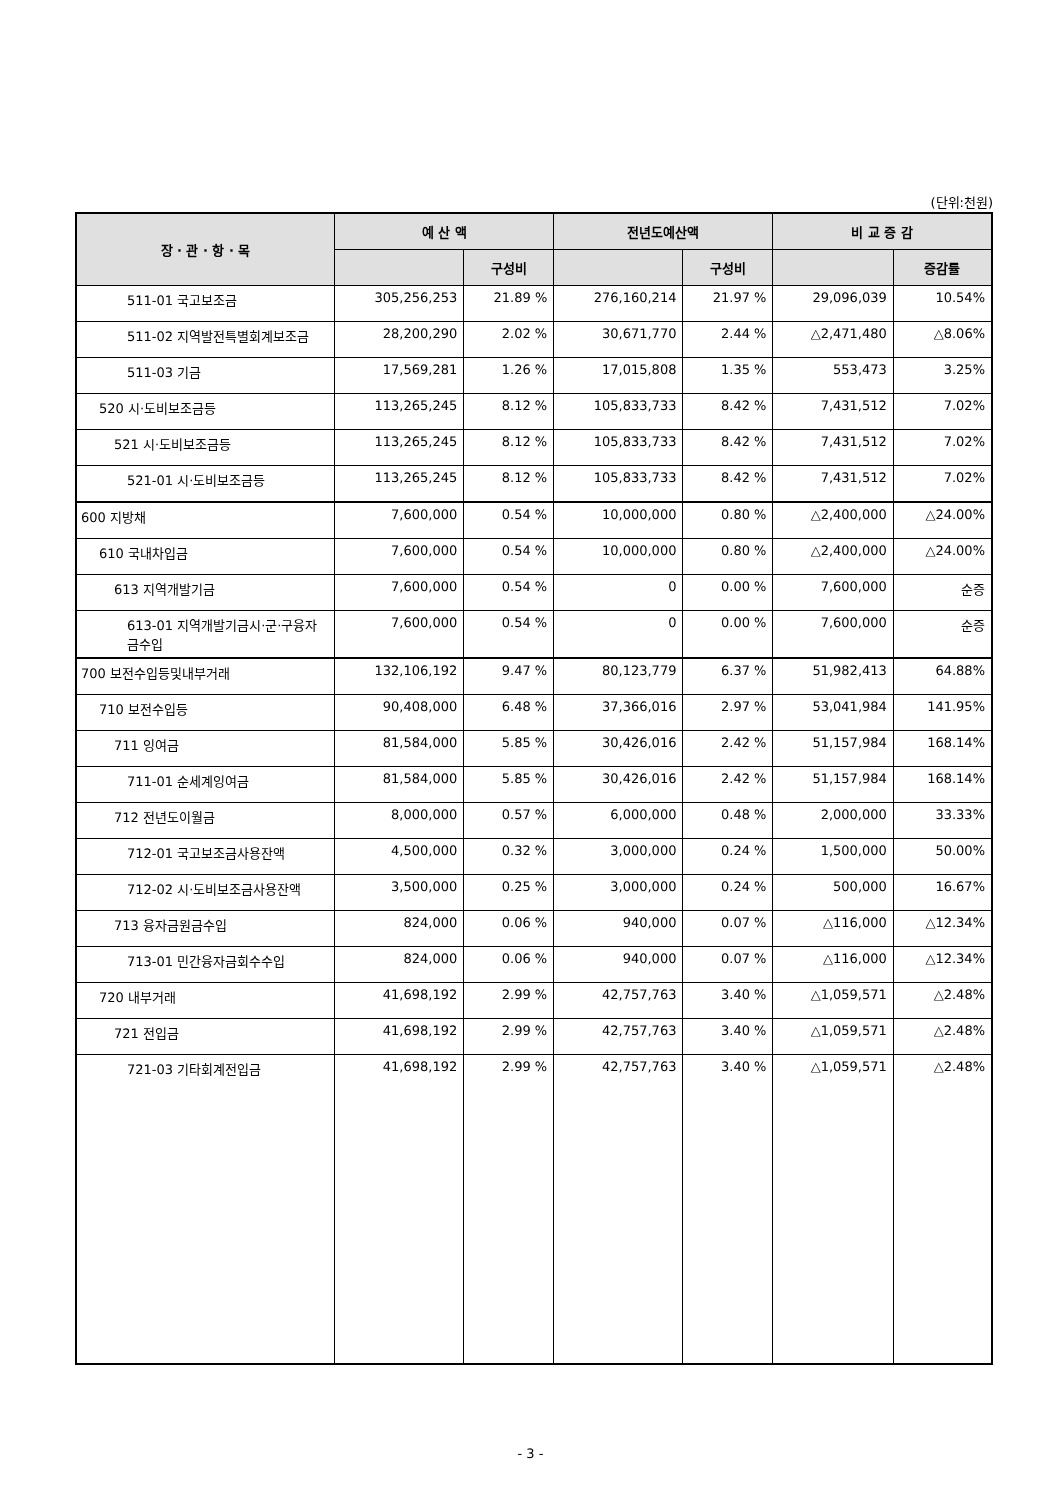(단위:천원)
| 장 · 관 · 항 · 목 | 예 산 액 | | 전년도예산액 | | 비 교 증 감 | |
| --- | --- | --- | --- | --- | --- | --- |
| | | 구성비 | | 구성비 | | 증감률 |
| 511-01 국고보조금 | 305,256,253 | 21.89 % | 276,160,214 | 21.97 % | 29,096,039 | 10.54% |
| 511-02 지역발전특별회계보조금 | 28,200,290 | 2.02 % | 30,671,770 | 2.44 % | △2,471,480 | △8.06% |
| 511-03 기금 | 17,569,281 | 1.26 % | 17,015,808 | 1.35 % | 553,473 | 3.25% |
| 520 시·도비보조금등 | 113,265,245 | 8.12 % | 105,833,733 | 8.42 % | 7,431,512 | 7.02% |
| 521 시·도비보조금등 | 113,265,245 | 8.12 % | 105,833,733 | 8.42 % | 7,431,512 | 7.02% |
| 521-01 시·도비보조금등 | 113,265,245 | 8.12 % | 105,833,733 | 8.42 % | 7,431,512 | 7.02% |
| 600 지방채 | 7,600,000 | 0.54 % | 10,000,000 | 0.80 % | △2,400,000 | △24.00% |
| 610 국내차입금 | 7,600,000 | 0.54 % | 10,000,000 | 0.80 % | △2,400,000 | △24.00% |
| 613 지역개발기금 | 7,600,000 | 0.54 % | 0 | 0.00 % | 7,600,000 | 순증 |
| 613-01 지역개발기금시·군·구융자금수입 | 7,600,000 | 0.54 % | 0 | 0.00 % | 7,600,000 | 순증 |
| 700 보전수입등및내부거래 | 132,106,192 | 9.47 % | 80,123,779 | 6.37 % | 51,982,413 | 64.88% |
| 710 보전수입등 | 90,408,000 | 6.48 % | 37,366,016 | 2.97 % | 53,041,984 | 141.95% |
| 711 잉여금 | 81,584,000 | 5.85 % | 30,426,016 | 2.42 % | 51,157,984 | 168.14% |
| 711-01 순세계잉여금 | 81,584,000 | 5.85 % | 30,426,016 | 2.42 % | 51,157,984 | 168.14% |
| 712 전년도이월금 | 8,000,000 | 0.57 % | 6,000,000 | 0.48 % | 2,000,000 | 33.33% |
| 712-01 국고보조금사용잔액 | 4,500,000 | 0.32 % | 3,000,000 | 0.24 % | 1,500,000 | 50.00% |
| 712-02 시·도비보조금사용잔액 | 3,500,000 | 0.25 % | 3,000,000 | 0.24 % | 500,000 | 16.67% |
| 713 융자금원금수입 | 824,000 | 0.06 % | 940,000 | 0.07 % | △116,000 | △12.34% |
| 713-01 민간융자금회수수입 | 824,000 | 0.06 % | 940,000 | 0.07 % | △116,000 | △12.34% |
| 720 내부거래 | 41,698,192 | 2.99 % | 42,757,763 | 3.40 % | △1,059,571 | △2.48% |
| 721 전입금 | 41,698,192 | 2.99 % | 42,757,763 | 3.40 % | △1,059,571 | △2.48% |
| 721-03 기타회계전입금 | 41,698,192 | 2.99 % | 42,757,763 | 3.40 % | △1,059,571 | △2.48% |
- 3 -